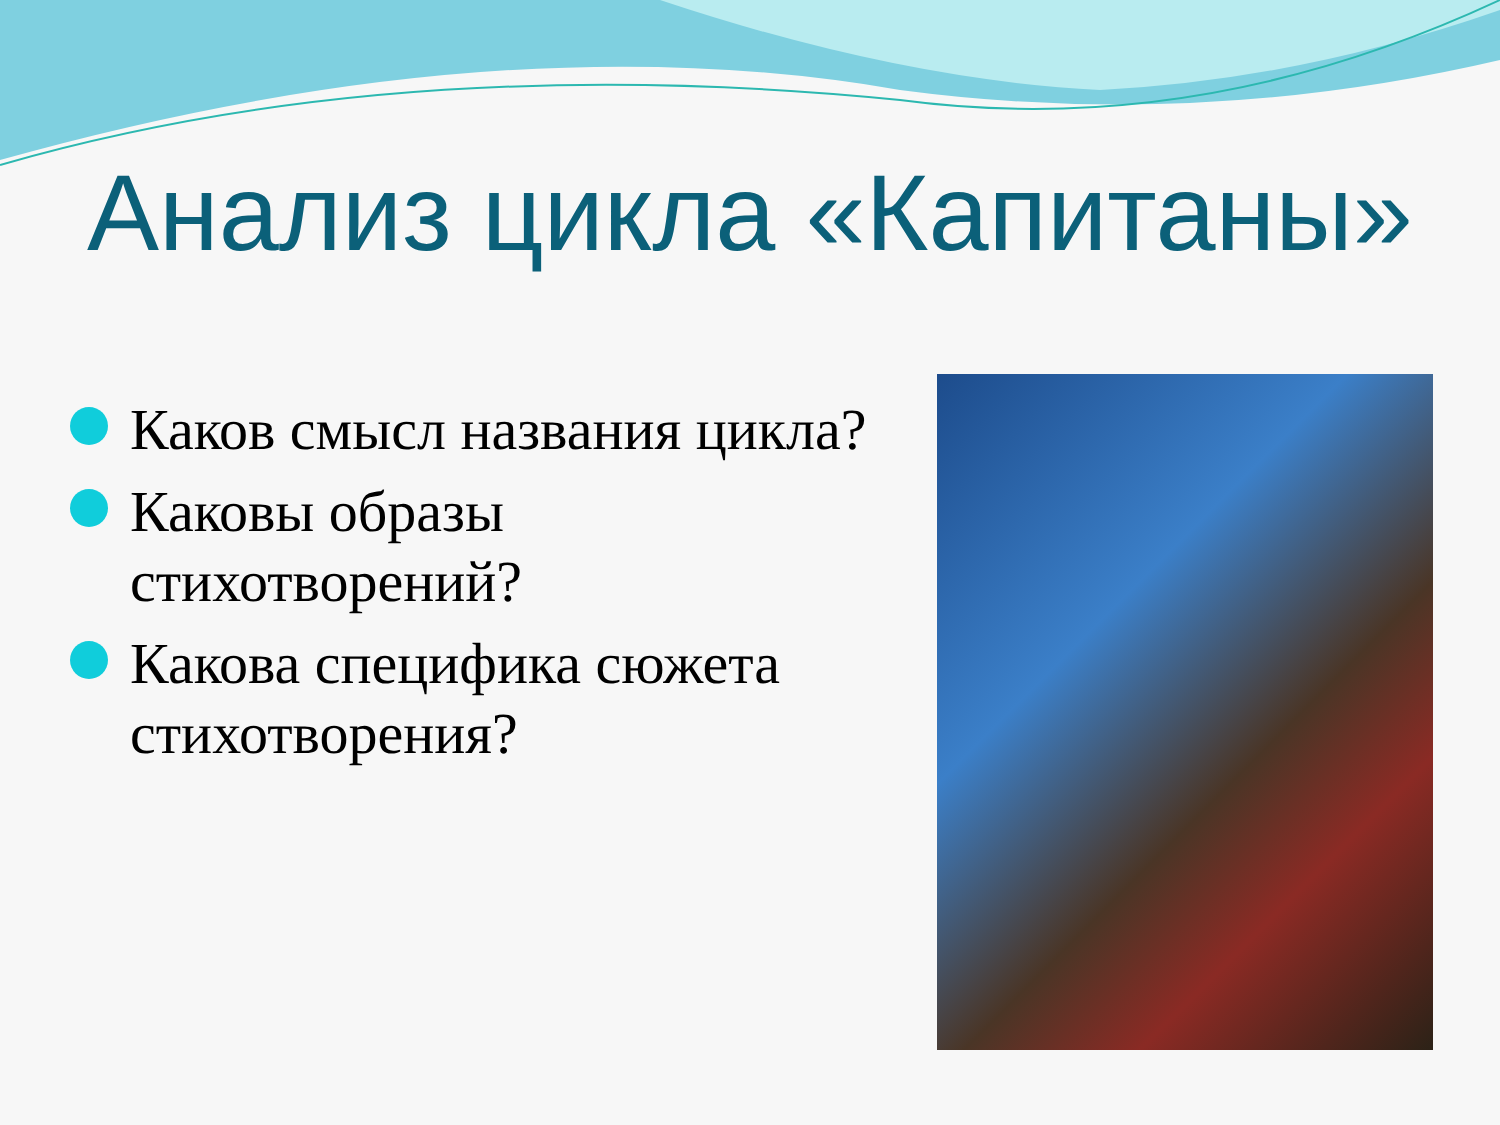Анализ цикла «Капитаны»
Каков смысл названия цикла?
Каковы образы стихотворений?
Какова специфика сюжета стихотворения?